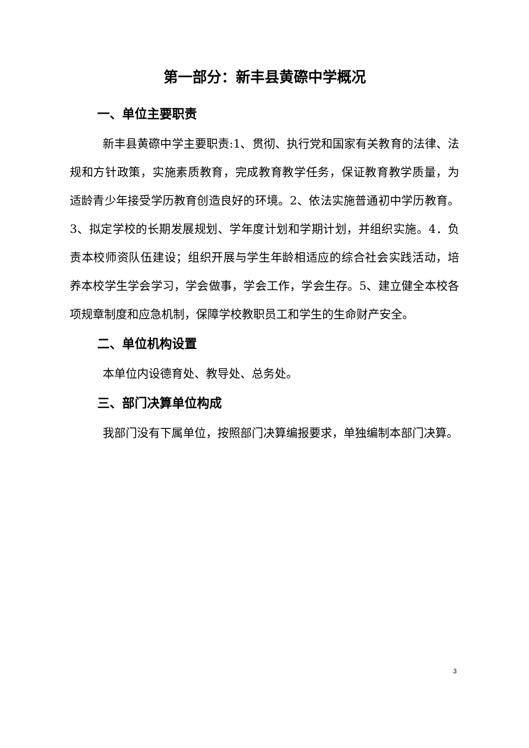第一部分：新丰县黄磜中学概况
一、单位主要职责
新丰县黄磜中学主要职责:1、贯彻、执行党和国家有关教育的法律、法规和方针政策，实施素质教育，完成教育教学任务，保证教育教学质量，为适龄青少年接受学历教育创造良好的环境。2、依法实施普通初中学历教育。3、拟定学校的长期发展规划、学年度计划和学期计划，并组织实施。4．负责本校师资队伍建设；组织开展与学生年龄相适应的综合社会实践活动，培养本校学生学会学习，学会做事，学会工作，学会生存。5、建立健全本校各项规章制度和应急机制，保障学校教职员工和学生的生命财产安全。
二、单位机构设置
本单位内设德育处、教导处、总务处。
三、部门决算单位构成
我部门没有下属单位，按照部门决算编报要求，单独编制本部门决算。
3